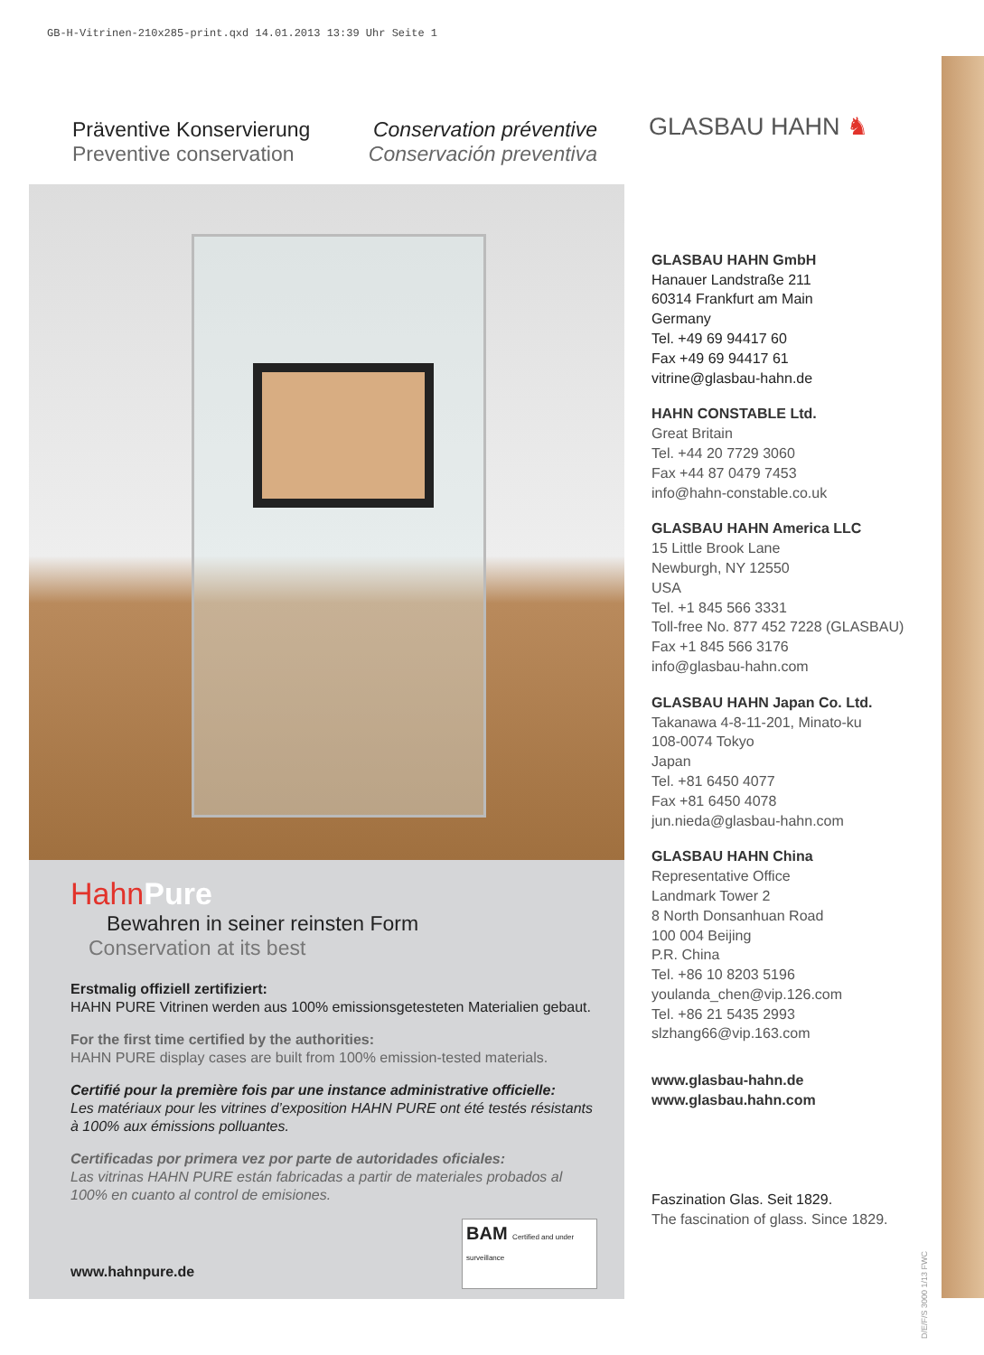GB-H-Vitrinen-210x285-print.qxd 14.01.2013 13:39 Uhr Seite 1
Präventive Konservierung
Preventive conservation
Conservation préventive
Conservación preventiva
HahnPure
Bewahren in seiner reinsten Form
Conservation at its best
Erstmalig offiziell zertifiziert:
HAHN PURE Vitrinen werden aus 100% emissionsgetesteten Materialien gebaut.
For the first time certified by the authorities:
HAHN PURE display cases are built from 100% emission-tested materials.
Certifié pour la première fois par une instance administrative officielle:
Les matériaux pour les vitrines d’exposition HAHN PURE ont été testés résistants à 100% aux émissions polluantes.
Certificadas por primera vez por parte de autoridades oficiales:
Las vitrinas HAHN PURE están fabricadas a partir de materiales probados al 100% en cuanto al control de emisiones.
www.hahnpure.de
BAM Certified and under surveillance
GLASBAU HAHN ♞
GLASBAU HAHN GmbH
Hanauer Landstraße 211
60314 Frankfurt am Main
Germany
Tel. +49 69 94417 60
Fax +49 69 94417 61
vitrine@glasbau-hahn.de
HAHN CONSTABLE Ltd.
Great Britain
Tel. +44 20 7729 3060
Fax +44 87 0479 7453
info@hahn-constable.co.uk
GLASBAU HAHN America LLC
15 Little Brook Lane
Newburgh, NY 12550
USA
Tel. +1 845 566 3331
Toll-free No. 877 452 7228 (GLASBAU)
Fax +1 845 566 3176
info@glasbau-hahn.com
GLASBAU HAHN Japan Co. Ltd.
Takanawa 4-8-11-201, Minato-ku
108-0074 Tokyo
Japan
Tel. +81 6450 4077
Fax +81 6450 4078
jun.nieda@glasbau-hahn.com
GLASBAU HAHN China
Representative Office
Landmark Tower 2
8 North Donsanhuan Road
100 004 Beijing
P.R. China
Tel. +86 10 8203 5196
youlanda_chen@vip.126.com
Tel. +86 21 5435 2993
slzhang66@vip.163.com
www.glasbau-hahn.de
www.glasbau.hahn.com
Faszination Glas. Seit 1829.
The fascination of glass. Since 1829.
D/E/F/S 3000 1/13 FWC